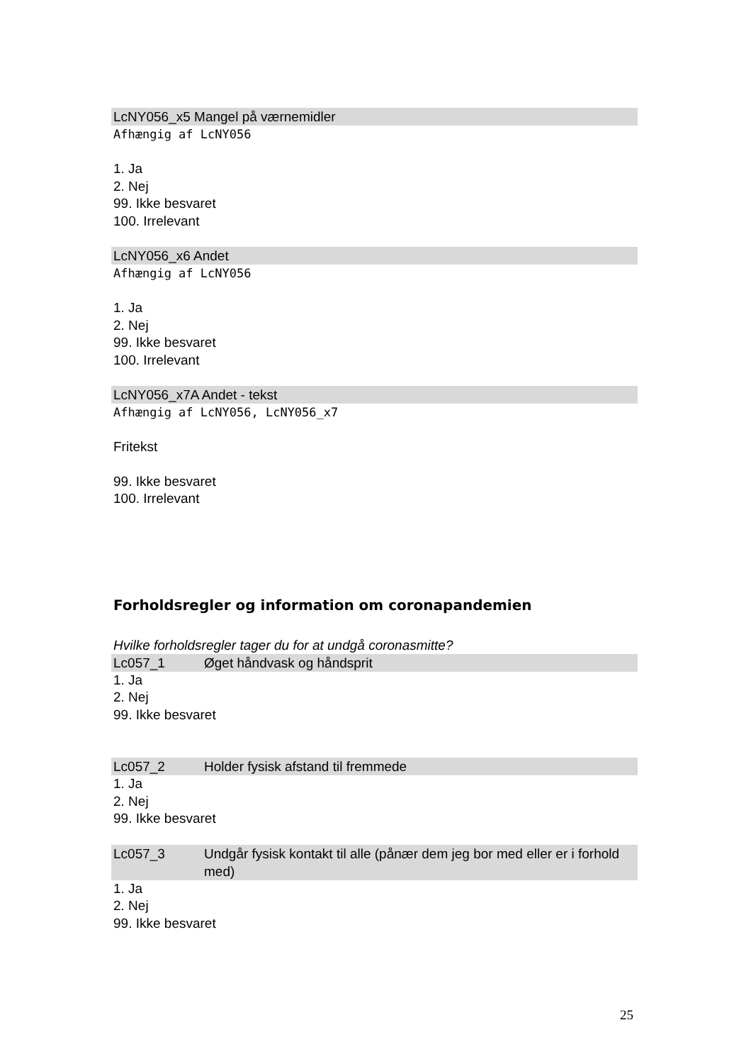LcNY056_x5 Mangel på værnemidler
Afhængig af LcNY056
1. Ja
2. Nej
99. Ikke besvaret
100. Irrelevant
LcNY056_x6 Andet
Afhængig af LcNY056
1. Ja
2. Nej
99. Ikke besvaret
100. Irrelevant
LcNY056_x7A Andet - tekst
Afhængig af LcNY056, LcNY056_x7
Fritekst
99. Ikke besvaret
100. Irrelevant
Forholdsregler og information om coronapandemien
Hvilke forholdsregler tager du for at undgå coronasmitte?
Lc057_1 Øget håndvask og håndsprit
1. Ja
2. Nej
99. Ikke besvaret
Lc057_2 Holder fysisk afstand til fremmede
1. Ja
2. Nej
99. Ikke besvaret
Lc057_3 Undgår fysisk kontakt til alle (pånær dem jeg bor med eller er i forhold med)
1. Ja
2. Nej
99. Ikke besvaret
25